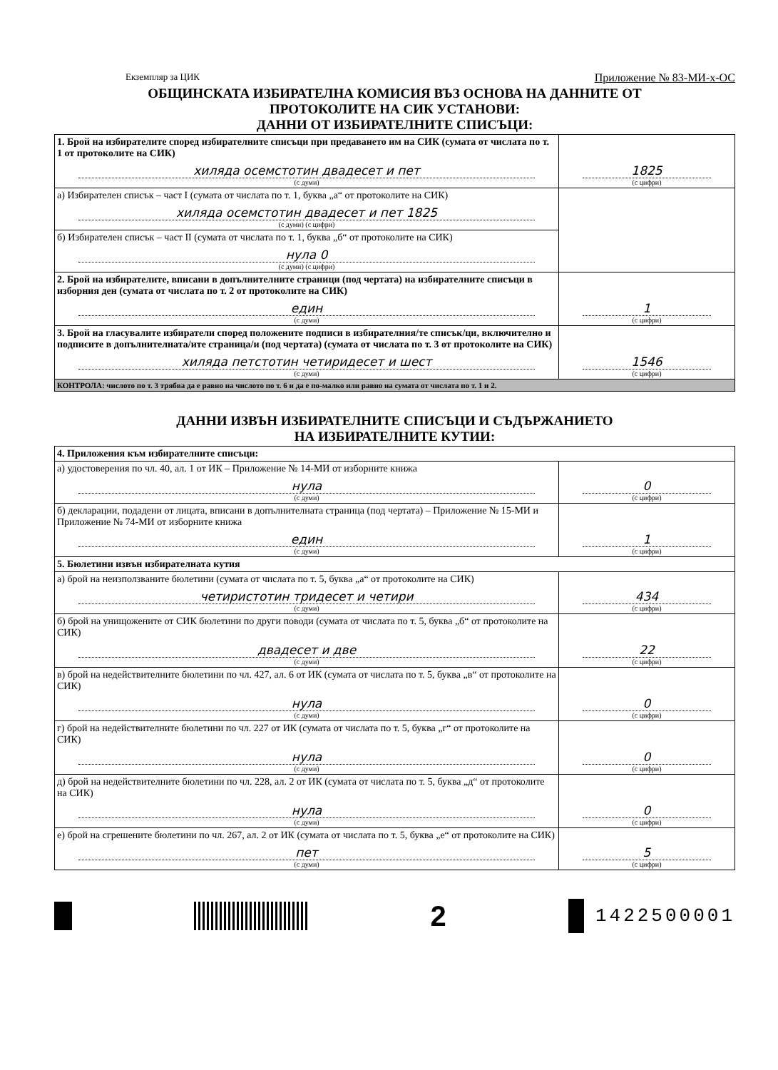Екземпляр за ЦИК Приложение № 83-МИ-х-ОС
ОБЩИНСКАТА ИЗБИРАТЕЛНА КОМИСИЯ ВЪЗ ОСНОВА НА ДАННИТЕ ОТ
ПРОТОКОЛИТЕ НА СИК УСТАНОВИ:
ДАННИ ОТ ИЗБИРАТЕЛНИТЕ СПИСЪЦИ:
| 1. Брой на избирателите според избирателните списъци при предаването им на СИК (сумата от числата по т. 1 от протоколите на СИК) хиляда осемстотин двадесет и пет (с думи) | 1825 (с цифри) |
| а) Избирателен списък – част I (сумата от числата по т. 1, буква „а“ от протоколите на СИК) хиляда осемстотин двадесет и пет 1825 (с думи) (с цифри) | |
| б) Избирателен списък – част II (сумата от числата по т. 1, буква „б“ от протоколите на СИК) нула 0 (с думи) (с цифри) | |
| 2. Брой на избирателите, вписани в допълнителните страници (под чертата) на избирателните списъци в изборния ден (сумата от числата по т. 2 от протоколите на СИК) един (с думи) | 1 (с цифри) |
| 3. Брой на гласувалите избиратели според положените подписи в избирателния/те списък/ци, включително и подписите в допълнителната/ите страница/и (под чертата) (сумата от числата по т. 3 от протоколите на СИК) хиляда петстотин четиридесет и шест (с думи) | 1546 (с цифри) |
| КОНТРОЛА: числото по т. 3 трябва да е равно на числото по т. 6 и да е по-малко или равно на сумата от числата по т. 1 и 2. | |
ДАННИ ИЗВЪН ИЗБИРАТЕЛНИТЕ СПИСЪЦИ И СЪДЪРЖАНИЕТО
НА ИЗБИРАТЕЛНИТЕ КУТИИ:
| 4. Приложения към избирателните списъци: | |
| а) удостоверения по чл. 40, ал. 1 от ИК – Приложение № 14-МИ от изборните книжа нула (с думи) | 0 (с цифри) |
| б) декларации, подадени от лицата, вписани в допълнителната страница (под чертата) – Приложение № 15-МИ и Приложение № 74-МИ от изборните книжа един (с думи) | 1 (с цифри) |
| 5. Бюлетини извън избирателната кутия | |
| а) брой на неизползваните бюлетини (сумата от числата по т. 5, буква „а“ от протоколите на СИК) четиристотин тридесет и четири (с думи) | 434 (с цифри) |
| б) брой на унищожените от СИК бюлетини по други поводи (сумата от числата по т. 5, буква „б“ от протоколите на СИК) двадесет и две (с думи) | 22 (с цифри) |
| в) брой на недействителните бюлетини по чл. 427, ал. 6 от ИК (сумата от числата по т. 5, буква „в“ от протоколите на СИК) нула (с думи) | 0 (с цифри) |
| г) брой на недействителните бюлетини по чл. 227 от ИК (сумата от числата по т. 5, буква „г“ от протоколите на СИК) нула (с думи) | 0 (с цифри) |
| д) брой на недействителните бюлетини по чл. 228, ал. 2 от ИК (сумата от числата по т. 5, буква „д“ от протоколите на СИК) нула (с думи) | 0 (с цифри) |
| е) брой на сгрешените бюлетини по чл. 267, ал. 2 от ИК (сумата от числата по т. 5, буква „е“ от протоколите на СИК) пет (с думи) | 5 (с цифри) |
2
1422500001